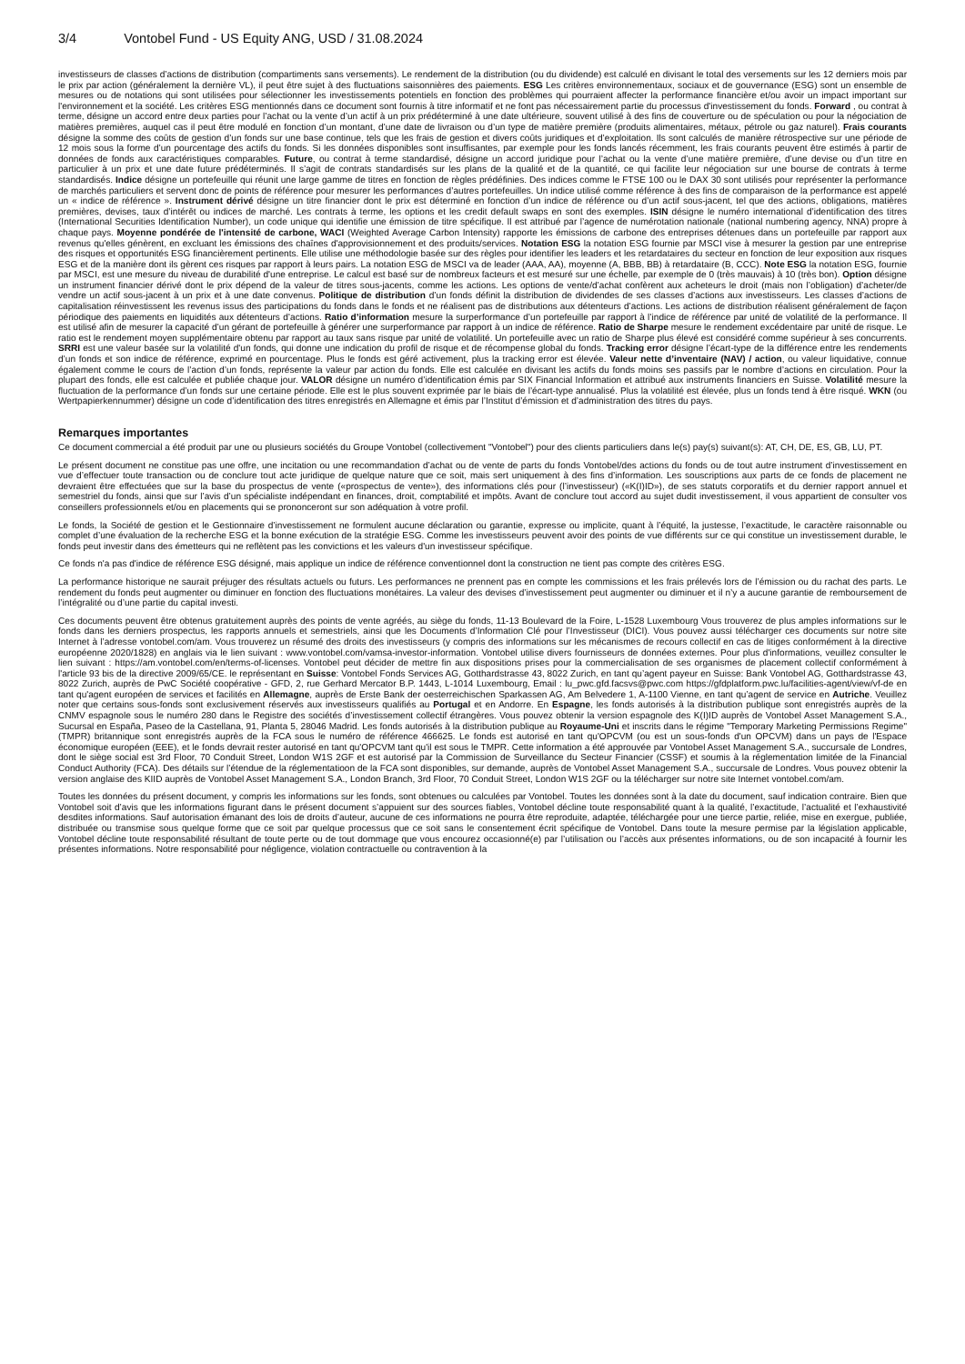3/4 Vontobel Fund - US Equity ANG, USD / 31.08.2024
investisseurs de classes d’actions de distribution (compartiments sans versements). Le rendement de la distribution (ou du dividende) est calculé en divisant le total des versements sur les 12 derniers mois par le prix par action (généralement la dernière VL), il peut être sujet à des fluctuations saisonnières des paiements. ESG Les critères environnementaux, sociaux et de gouvernance (ESG) sont un ensemble de mesures ou de notations qui sont utilisées pour sélectionner les investissements potentiels en fonction des problèmes qui pourraient affecter la performance financière et/ou avoir un impact important sur l'environnement et la société. Les critères ESG mentionnés dans ce document sont fournis à titre informatif et ne font pas nécessairement partie du processus d'investissement du fonds. Forward , ou contrat à terme, désigne un accord entre deux parties pour l’achat ou la vente d’un actif à un prix prédéterminé à une date ultérieure, souvent utilisé à des fins de couverture ou de spéculation ou pour la négociation de matières premières, auquel cas il peut être modulé en fonction d’un montant, d’une date de livraison ou d’un type de matière première (produits alimentaires, métaux, pétrole ou gaz naturel). Frais courants désigne la somme des coûts de gestion d’un fonds sur une base continue, tels que les frais de gestion et divers coûts juridiques et d’exploitation. Ils sont calculés de manière rétrospective sur une période de 12 mois sous la forme d’un pourcentage des actifs du fonds. Si les données disponibles sont insuffisantes, par exemple pour les fonds lancés récemment, les frais courants peuvent être estimés à partir de données de fonds aux caractéristiques comparables. Future, ou contrat à terme standardisé, désigne un accord juridique pour l’achat ou la vente d’une matière première, d’une devise ou d’un titre en particulier à un prix et une date future prédéterminés. Il s’agit de contrats standardisés sur les plans de la qualité et de la quantité, ce qui facilite leur négociation sur une bourse de contrats à terme standardisés. Indice désigne un portefeuille qui réunit une large gamme de titres en fonction de règles prédéfinies. Des indices comme le FTSE 100 ou le DAX 30 sont utilisés pour représenter la performance de marchés particuliers et servent donc de points de référence pour mesurer les performances d’autres portefeuilles. Un indice utilisé comme référence à des fins de comparaison de la performance est appelé un « indice de référence ». Instrument dérivé désigne un titre financier dont le prix est déterminé en fonction d’un indice de référence ou d’un actif sous-jacent, tel que des actions, obligations, matières premières, devises, taux d’intérêt ou indices de marché. Les contrats à terme, les options et les credit default swaps en sont des exemples. ISIN désigne le numéro international d’identification des titres (International Securities Identification Number), un code unique qui identifie une émission de titre spécifique. Il est attribué par l’agence de numérotation nationale (national numbering agency, NNA) propre à chaque pays. Moyenne pondérée de l'intensité de carbone, WACI (Weighted Average Carbon Intensity) rapporte les émissions de carbone des entreprises détenues dans un portefeuille par rapport aux revenus qu'elles génèrent, en excluant les émissions des chaînes d'approvisionnement et des produits/services. Notation ESG la notation ESG fournie par MSCI vise à mesurer la gestion par une entreprise des risques et opportunités ESG financièrement pertinents. Elle utilise une méthodologie basée sur des règles pour identifier les leaders et les retardataires du secteur en fonction de leur exposition aux risques ESG et de la manière dont ils gèrent ces risques par rapport à leurs pairs. La notation ESG de MSCI va de leader (AAA, AA), moyenne (A, BBB, BB) à retardataire (B, CCC). Note ESG la notation ESG, fournie par MSCI, est une mesure du niveau de durabilité d'une entreprise. Le calcul est basé sur de nombreux facteurs et est mesuré sur une échelle, par exemple de 0 (très mauvais) à 10 (très bon). Option désigne un instrument financier dérivé dont le prix dépend de la valeur de titres sous-jacents, comme les actions. Les options de vente/d’achat confèrent aux acheteurs le droit (mais non l’obligation) d’acheter/de vendre un actif sous-jacent à un prix et à une date convenus. Politique de distribution d’un fonds définit la distribution de dividendes de ses classes d’actions aux investisseurs. Les classes d’actions de capitalisation réinvestissent les revenus issus des participations du fonds dans le fonds et ne réalisent pas de distributions aux détenteurs d’actions. Les actions de distribution réalisent généralement de façon périodique des paiements en liquidités aux détenteurs d’actions. Ratio d’information mesure la surperformance d’un portefeuille par rapport à l’indice de référence par unité de volatilité de la performance. Il est utilisé afin de mesurer la capacité d’un gérant de portefeuille à générer une surperformance par rapport à un indice de référence. Ratio de Sharpe mesure le rendement excédentaire par unité de risque. Le ratio est le rendement moyen supplémentaire obtenu par rapport au taux sans risque par unité de volatilité. Un portefeuille avec un ratio de Sharpe plus élevé est considéré comme supérieur à ses concurrents. SRRI est une valeur basée sur la volatilité d'un fonds, qui donne une indication du profil de risque et de récompense global du fonds. Tracking error désigne l’écart-type de la différence entre les rendements d’un fonds et son indice de référence, exprimé en pourcentage. Plus le fonds est géré activement, plus la tracking error est élevée. Valeur nette d’inventaire (NAV) / action, ou valeur liquidative, connue également comme le cours de l’action d’un fonds, représente la valeur par action du fonds. Elle est calculée en divisant les actifs du fonds moins ses passifs par le nombre d’actions en circulation. Pour la plupart des fonds, elle est calculée et publiée chaque jour. VALOR désigne un numéro d’identification émis par SIX Financial Information et attribué aux instruments financiers en Suisse. Volatilité mesure la fluctuation de la performance d’un fonds sur une certaine période. Elle est le plus souvent exprimée par le biais de l’écart-type annualisé. Plus la volatilité est élevée, plus un fonds tend à être risqué. WKN (ou Wertpapierkennummer) désigne un code d’identification des titres enregistrés en Allemagne et émis par l’Institut d’émission et d’administration des titres du pays.
Remarques importantes
Ce document commercial a été produit par une ou plusieurs sociétés du Groupe Vontobel (collectivement "Vontobel") pour des clients particuliers dans le(s) pay(s) suivant(s): AT, CH, DE, ES, GB, LU, PT.
Le présent document ne constitue pas une offre, une incitation ou une recommandation d’achat ou de vente de parts du fonds Vontobel/des actions du fonds ou de tout autre instrument d’investissement en vue d’effectuer toute transaction ou de conclure tout acte juridique de quelque nature que ce soit, mais sert uniquement à des fins d’information. Les souscriptions aux parts de ce fonds de placement ne devraient être effectuées que sur la base du prospectus de vente («prospectus de vente»), des informations clés pour (l’investisseur) («K(I)ID»), de ses statuts corporatifs et du dernier rapport annuel et semestriel du fonds, ainsi que sur l’avis d’un spécialiste indépendant en finances, droit, comptabilité et impôts. Avant de conclure tout accord au sujet dudit investissement, il vous appartient de consulter vos conseillers professionnels et/ou en placements qui se prononceront sur son adéquation à votre profil.
Le fonds, la Société de gestion et le Gestionnaire d’investissement ne formulent aucune déclaration ou garantie, expresse ou implicite, quant à l’équité, la justesse, l’exactitude, le caractère raisonnable ou complet d’une évaluation de la recherche ESG et la bonne exécution de la stratégie ESG. Comme les investisseurs peuvent avoir des points de vue différents sur ce qui constitue un investissement durable, le fonds peut investir dans des émetteurs qui ne reflètent pas les convictions et les valeurs d'un investisseur spécifique.
Ce fonds n'a pas d'indice de référence ESG désigné, mais applique un indice de référence conventionnel dont la construction ne tient pas compte des critères ESG.
La performance historique ne saurait préjuger des résultats actuels ou futurs. Les performances ne prennent pas en compte les commissions et les frais prélevés lors de l’émission ou du rachat des parts. Le rendement du fonds peut augmenter ou diminuer en fonction des fluctuations monétaires. La valeur des devises d’investissement peut augmenter ou diminuer et il n’y a aucune garantie de remboursement de l’intégralité ou d’une partie du capital investi.
Ces documents peuvent être obtenus gratuitement auprès des points de vente agréés, au siège du fonds, 11-13 Boulevard de la Foire, L-1528 Luxembourg Vous trouverez de plus amples informations sur le fonds dans les derniers prospectus, les rapports annuels et semestriels, ainsi que les Documents d’Information Clé pour l’Investisseur (DICI). Vous pouvez aussi télécharger ces documents sur notre site Internet à l’adresse vontobel.com/am. Vous trouverez un résumé des droits des investisseurs (y compris des informations sur les mécanismes de recours collectif en cas de litiges conformément à la directive européenne 2020/1828) en anglais via le lien suivant : www.vontobel.com/vamsa-investor-information. Vontobel utilise divers fournisseurs de données externes. Pour plus d'informations, veuillez consulter le lien suivant : https://am.vontobel.com/en/terms-of-licenses. Vontobel peut décider de mettre fin aux dispositions prises pour la commercialisation de ses organismes de placement collectif conformément à l'article 93 bis de la directive 2009/65/CE. le représentant en Suisse: Vontobel Fonds Services AG, Gotthardstrasse 43, 8022 Zurich, en tant qu’agent payeur en Suisse: Bank Vontobel AG, Gotthardstrasse 43, 8022 Zurich, auprès de PwC Société coopérative - GFD, 2, rue Gerhard Mercator B.P. 1443, L-1014 Luxembourg, Email : lu_pwc.gfd.facsvs@pwc.com https://gfdplatform.pwc.lu/facilities-agent/view/vf-de en tant qu'agent européen de services et facilités en Allemagne, auprès de Erste Bank der oesterreichischen Sparkassen AG, Am Belvedere 1, A-1100 Vienne, en tant qu’agent de service en Autriche. Veuillez noter que certains sous-fonds sont exclusivement réservés aux investisseurs qualifiés au Portugal et en Andorre. En Espagne, les fonds autorisés à la distribution publique sont enregistrés auprès de la CNMV espagnole sous le numéro 280 dans le Registre des sociétés d’investissement collectif étrangères. Vous pouvez obtenir la version espagnole des K(I)ID auprès de Vontobel Asset Management S.A., Sucursal en España, Paseo de la Castellana, 91, Planta 5, 28046 Madrid. Les fonds autorisés à la distribution publique au Royaume-Uni et inscrits dans le régime "Temporary Marketing Permissions Regime" (TMPR) britannique sont enregistrés auprès de la FCA sous le numéro de référence 466625. Le fonds est autorisé en tant qu'OPCVM (ou est un sous-fonds d'un OPCVM) dans un pays de l'Espace économique européen (EEE), et le fonds devrait rester autorisé en tant qu'OPCVM tant qu'il est sous le TMPR. Cette information a été approuvée par Vontobel Asset Management S.A., succursale de Londres, dont le siège social est 3rd Floor, 70 Conduit Street, London W1S 2GF et est autorisé par la Commission de Surveillance du Secteur Financier (CSSF) et soumis à la réglementation limitée de la Financial Conduct Authority (FCA). Des détails sur l’étendue de la réglementatioon de la FCA sont disponibles, sur demande, auprès de Vontobel Asset Management S.A., succursale de Londres. Vous pouvez obtenir la version anglaise des KIID auprès de Vontobel Asset Management S.A., London Branch, 3rd Floor, 70 Conduit Street, London W1S 2GF ou la télécharger sur notre site Internet vontobel.com/am.
Toutes les données du présent document, y compris les informations sur les fonds, sont obtenues ou calculées par Vontobel. Toutes les données sont à la date du document, sauf indication contraire. Bien que Vontobel soit d’avis que les informations figurant dans le présent document s’appuient sur des sources fiables, Vontobel décline toute responsabilité quant à la qualité, l’exactitude, l’actualité et l’exhaustivité desdites informations. Sauf autorisation émanant des lois de droits d’auteur, aucune de ces informations ne pourra être reproduite, adaptée, téléchargée pour une tierce partie, reliée, mise en exergue, publiée, distribuée ou transmise sous quelque forme que ce soit par quelque processus que ce soit sans le consentement écrit spécifique de Vontobel. Dans toute la mesure permise par la législation applicable, Vontobel décline toute responsabilité résultant de toute perte ou de tout dommage que vous encourez occasionné(e) par l’utilisation ou l’accès aux présentes informations, ou de son incapacité à fournir les présentes informations. Notre responsabilité pour négligence, violation contractuelle ou contravention à la